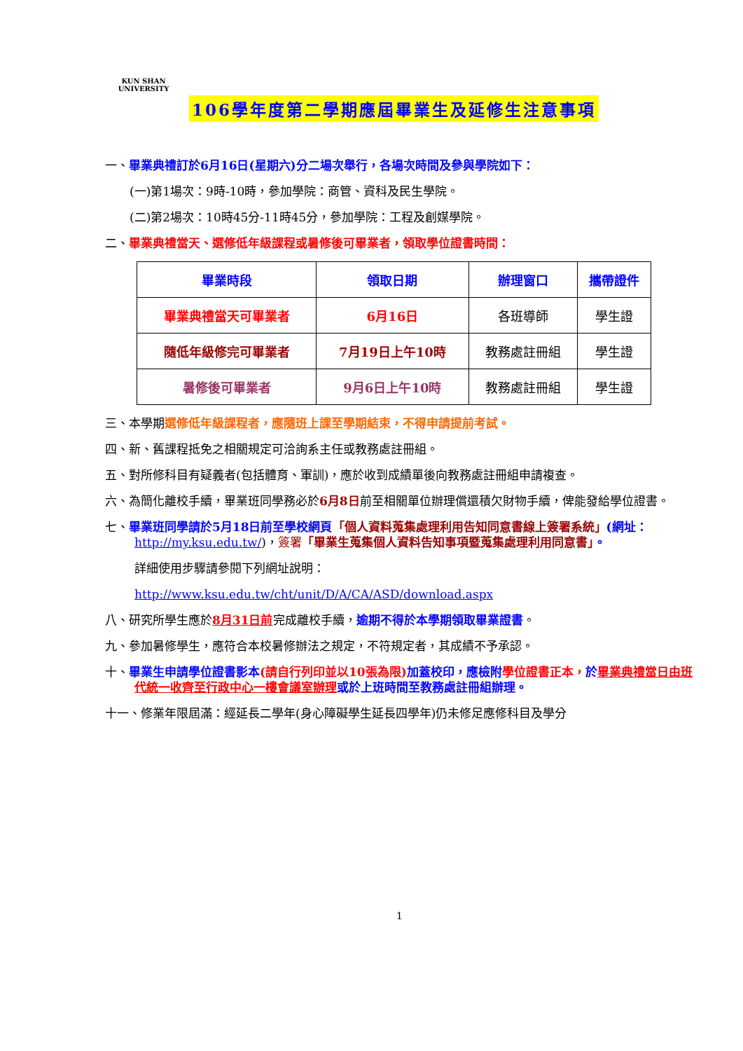KUN SHAN UNIVERSITY
106學年度第二學期應屆畢業生及延修生注意事項
一、畢業典禮訂於6月16日(星期六)分二場次舉行，各場次時間及參與學院如下：
(一)第1場次：9時-10時，參加學院：商管、資科及民生學院。
(二)第2場次：10時45分-11時45分，參加學院：工程及創媒學院。
二、畢業典禮當天、選修低年級課程或暑修後可畢業者，領取學位證書時間：
| 畢業時段 | 領取日期 | 辦理窗口 | 攜帶證件 |
| --- | --- | --- | --- |
| 畢業典禮當天可畢業者 | 6月16日 | 各班導師 | 學生證 |
| 隨低年級修完可畢業者 | 7月19日上午10時 | 教務處註冊組 | 學生證 |
| 暑修後可畢業者 | 9月6日上午10時 | 教務處註冊組 | 學生證 |
三、本學期選修低年級課程者，應隨班上課至學期結束，不得申請提前考試。
四、新、舊課程抵免之相關規定可洽詢系主任或教務處註冊組。
五、對所修科目有疑義者(包括體育、軍訓)，應於收到成績單後向教務處註冊組申請複查。
六、為簡化離校手續，畢業班同學務必於6月8日前至相關單位辦理償還積欠財物手續，俾能發給學位證書。
七、畢業班同學請於5月18日前至學校網頁「個人資料蒐集處理利用告知同意書線上簽署系統」(網址：http://my.ksu.edu.tw/)，簽署「畢業生蒐集個人資料告知事項暨蒐集處理利用同意書」。
詳細使用步驟請參閱下列網址說明：
http://www.ksu.edu.tw/cht/unit/D/A/CA/ASD/download.aspx
八、研究所學生應於8月31日前完成離校手續，逾期不得於本學期領取畢業證書。
九、參加暑修學生，應符合本校暑修辦法之規定，不符規定者，其成績不予承認。
十、畢業生申請學位證書影本(請自行列印並以10張為限) 加蓋校印，應檢附 學位證書正本，於畢業典禮當日由班代統一收齊至行政中心一樓會議室辦理 或於上班時間至教務處註冊組辦理。
十一、修業年限屆滿：經延長二學年(身心障礙學生延長四學年)仍未修足應修科目及學分
1